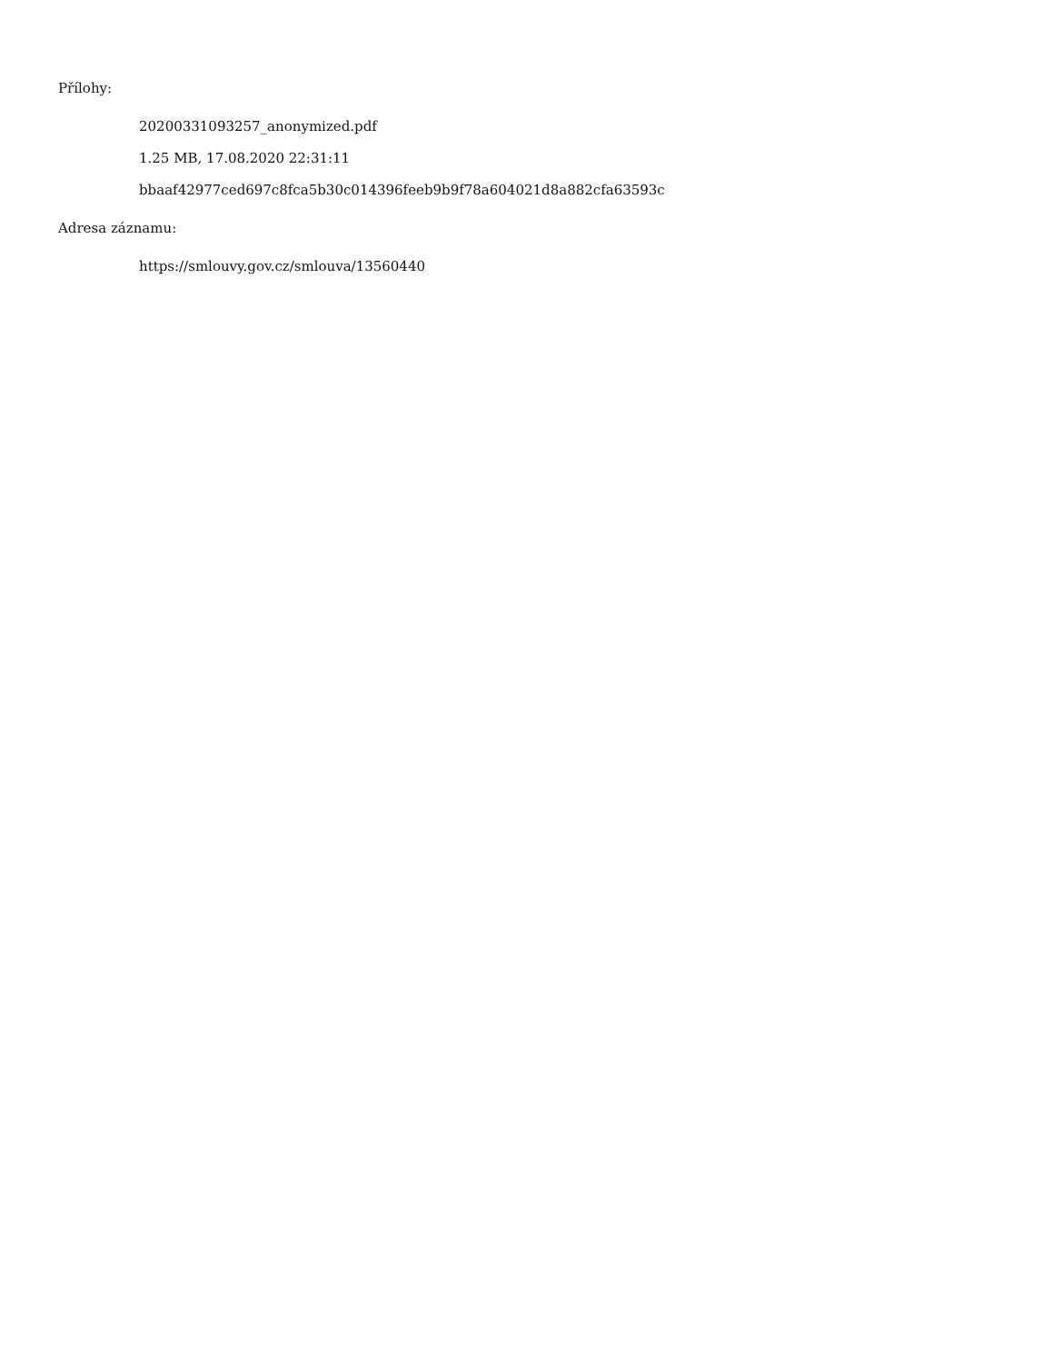Přílohy:
20200331093257_anonymized.pdf
1.25 MB, 17.08.2020 22:31:11
bbaaf42977ced697c8fca5b30c014396feeb9b9f78a604021d8a882cfa63593c
Adresa záznamu:
https://smlouvy.gov.cz/smlouva/13560440